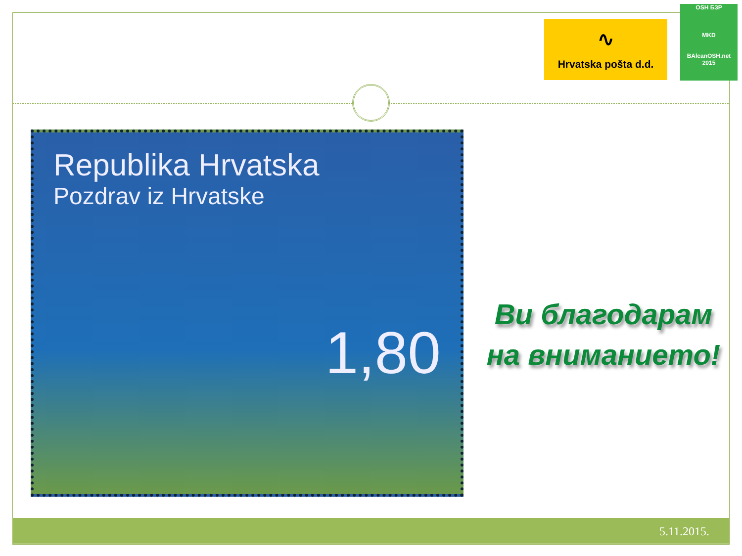∿
Hrvatska pošta d.d.
OSH БЗР
MKD
BAlcanOSH.net 2015
Republika Hrvatska
Pozdrav iz Hrvatske
1,80
Ви благодарам
на вниманието!
5.11.2015.